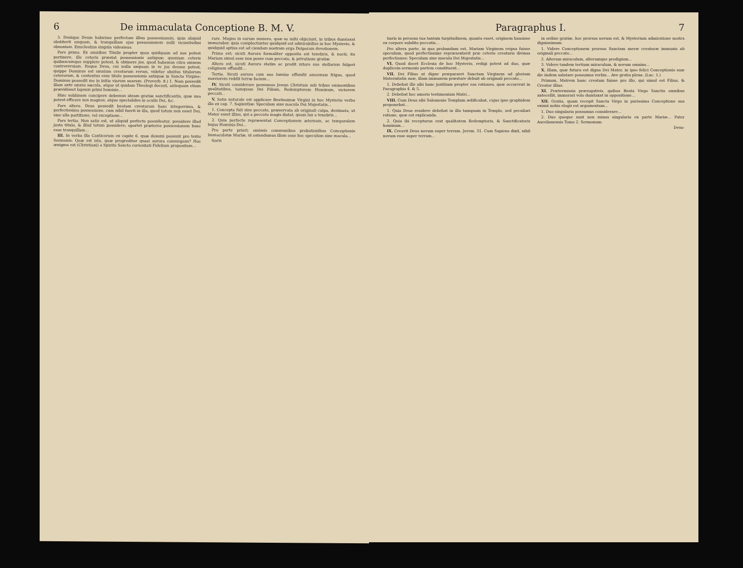6 De immaculata Conceptione B. M. V.
3. Denique Deum habuisse perfectam illius possessionem, quin aliquid obstiterit unquam, & tranquillam ejus possessionem nulli vicissitudini obnoxiam. Enucleatius singula videamus.
Pars prima. Ex omnibus Titulis propter quos quidquam ad nos potest pertinere, ille ceteris præstat possessionis antiquæ; quoniam ceteris quibuscumque supplere potest, & obtinere jus, quod habemus citra omnem controversiam. Itaque Deus, cui nulla unquam in re jus deesse potest, quippe Dominus est omnium creatarum rerum, videtur obsitus titulorum ceterorum, & contentus esse titulo possessionis antiquæ in Sancta Virgine: Dominus possedit me in initio viarum suarum. (Proverb. 8.) 1. Nam possedit illam ante omnia sæcula, atque ut quidam Theologi docent, antequam etiam prævidisset lapsum primi hominis...
Hinc sublimem concipere debemus ideam gratiæ sanctificantis, quæ una potest efficere nos magnos, atque spectabiles in oculis Dei, &c.
Pars altera. Deus possedit beatam creaturam hanc integerrima, & perfectissima possessione, cum nihil fuerit in illa, quod totum non esset Dei, sine ulla partitione, vel exceptione...
Pars tertia. Non satis est, ut aliquid perfecte possideatur, possidere illud justo titulo, & illud totum possidere; oportet præterea possessionem hanc esse tranquillam...
III. In verba illa Canticorum ex capite 6. quæ desumi possunt pro textu Sermonis: Quæ est ista, quæ progreditur quasi aurora consurgens? Hoc ænigma est (Christiani) a Spiritu Sancto curiositati Fidelium propositum...
rare. Magno in earum numero, quæ se mihi objiciunt, in tribus dumtaxat immorabor, quia complectuntur quidquid est admirabilius in hoc Mysterio, & quidquid aptius est ad ciendam nostram erga Deiparam devotionem.
Prima est; sicuti Aurora formaliter opposita est tenebris, & nocti; ita Mariam simul esse non posse cum peccato, & privatione gratiæ.
Altera est, sicuti Aurora statim ac prodit nitore suo stellarum fulgori caliginem offundit...
Tertia. Sicuti aurora cum suo lumine effundit amoenum frigus, quod suaviorem reddit terræ faciem...
IV. Sicuti considerare possumus Jesum Christum sub tribus eminentibus qualitatibus, tamquam Dei Filium, Redemptorem Hominum, victorem peccati...
V. Satis naturale est applicare Beatissimæ Virgini in hoc Mysterio verba illa ex cap. 7. Sapientiæ: Speculum sine macula Dei Majestatis...
1. Concepta fuit sine peccato, præservata ab originali culpa, destinata, ut Mater esset illius, qui a peccato magis distat, quam lux a tenebris...
2. Quia perfecte repræsentat Conceptionem æternam, ac temporalem hujus Hominis-Dei...
Pro parte priori; omissis communibus probationibus Conceptionis Immaculatæ Mariæ, ut ostendamus illam esse hoc speculum sine macula...
tiaris
Paragraphus I. 7
tiaris in persona tua tantam turpitudinem, quanta esset, originem hausisse ex corpore subdito peccatis...
Pro altera parte, in qua probandum est, Mariam Virginem reipsa fuisse speculum, quod perfectissime repræsentavit præ ceteris creaturis divinas perfectiones: Speculum sine macula Dei Majestatis...
VI. Quod docet Ecclesia de hoc Mysterio, redigi potest ad duo, quæ duplicem sermonis partem constituent...
VII. Dei Filius ut digne præpararet Sanctam Virginem ad gloriam Maternitatis suæ, illam immunem præstare debuit ab originali peccato...
1. Debebat ille sibi hanc justitiam propter eas rationes, quæ occurrent in Paragraphis 4. & 5.
2. Debebat hoc amoris testimonium Matri...
VIII. Cum Deus sibi Salomonis Templum ædificabat, cujus ipse graphidem proponebat...
1. Quia Deus residere debebat in illa tamquam in Templo, sed peculiari ratione, quæ est explicanda.
2. Quia ibi recepturus erat qualitatem Redemptoris, & Sanctificatoris hominum...
IX. Creavit Deus novum super terram. Jerem. 31. Cum Sapiens dixit, nihil novum esse super terram...
in ordine gratiæ, hoc prorsus novum est, & Mysterium admiratione nostra dignissimum.
1. Videre Conceptionem prorsus Sanctam meræ creaturæ immunis ab originali peccato...
2. Alterum miraculum, alterumque prodigium...
3. Videre tandem tertium miraculum, & novum omnino...
X. Illam, quæ futura est digna Dei Mater, in ipso felici Conceptionis suæ die iisdem salutare possumus verbis... Ave gratia plena. (Luc. 1.)
Primum, Matrem hanc creatam fuisse pro illo, qui simul est Filius, & Creator illius.
XI. Prætermissis prærogativis, quibus Beata Virgo Sanctis omnibus antecellit, immorari volo dumtaxat in oppositione...
XII. Gratia, quam recepit Sancta Virgo in purissima Conceptione sua eximii nobis elogii est argumentum...
1. Duo singularia possumus considerare...
2. Duo quoque sunt non minus singularia ex parte Mariæ... Pater Aurelianensis Tomo 2. Sermonum.
Desu-